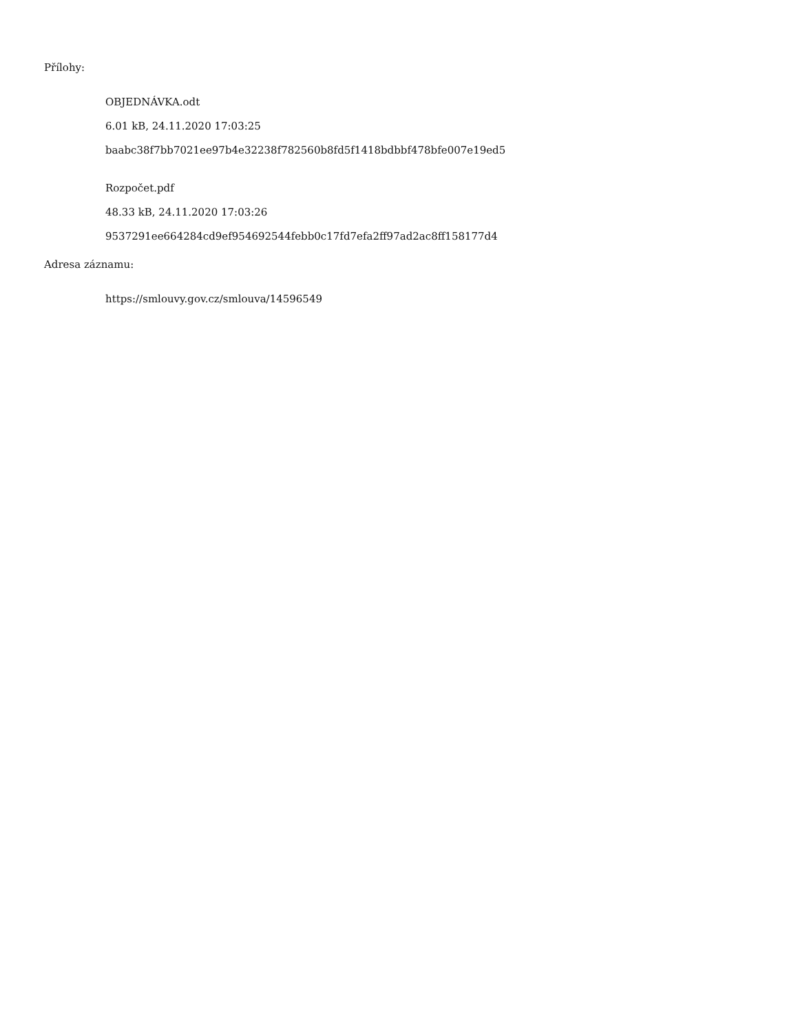Přílohy:
OBJEDNÁVKA.odt
6.01 kB, 24.11.2020 17:03:25
baabc38f7bb7021ee97b4e32238f782560b8fd5f1418bdbbf478bfe007e19ed5
Rozpočet.pdf
48.33 kB, 24.11.2020 17:03:26
9537291ee664284cd9ef954692544febb0c17fd7efa2ff97ad2ac8ff158177d4
Adresa záznamu:
https://smlouvy.gov.cz/smlouva/14596549